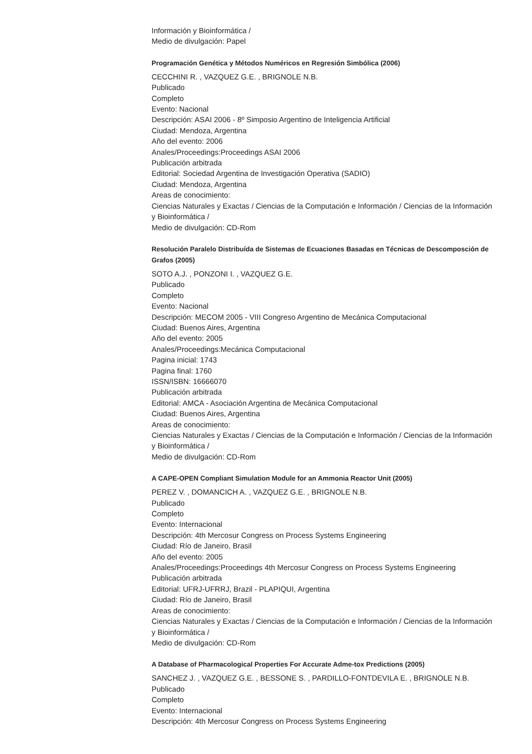Información y Bioinformática /
Medio de divulgación: Papel
Programación Genética y Métodos Numéricos en Regresión Simbólica (2006)
CECCHINI R. , VAZQUEZ G.E. , BRIGNOLE N.B.
Publicado
Completo
Evento: Nacional
Descripción: ASAI 2006 - 8º Simposio Argentino de Inteligencia Artificial
Ciudad: Mendoza, Argentina
Año del evento: 2006
Anales/Proceedings:Proceedings ASAI 2006
Publicación arbitrada
Editorial: Sociedad Argentina de Investigación Operativa (SADIO)
Ciudad: Mendoza, Argentina
Areas de conocimiento:
Ciencias Naturales y Exactas / Ciencias de la Computación e Información / Ciencias de la Información y Bioinformática /
Medio de divulgación: CD-Rom
Resolución Paralelo Distribuída de Sistemas de Ecuaciones Basadas en Técnicas de Descomposción de Grafos (2005)
SOTO A.J. , PONZONI I. , VAZQUEZ G.E.
Publicado
Completo
Evento: Nacional
Descripción: MECOM 2005 - VIII Congreso Argentino de Mecánica Computacional
Ciudad: Buenos Aires, Argentina
Año del evento: 2005
Anales/Proceedings:Mecánica Computacional
Pagina inicial: 1743
Pagina final: 1760
ISSN/ISBN: 16666070
Publicación arbitrada
Editorial: AMCA - Asociación Argentina de Mecánica Computacional
Ciudad: Buenos Aires, Argentina
Areas de conocimiento:
Ciencias Naturales y Exactas / Ciencias de la Computación e Información / Ciencias de la Información y Bioinformática /
Medio de divulgación: CD-Rom
A CAPE-OPEN Compliant Simulation Module for an Ammonia Reactor Unit (2005)
PEREZ V. , DOMANCICH A. , VAZQUEZ G.E. , BRIGNOLE N.B.
Publicado
Completo
Evento: Internacional
Descripción: 4th Mercosur Congress on Process Systems Engineering
Ciudad: Río de Janeiro, Brasil
Año del evento: 2005
Anales/Proceedings:Proceedings 4th Mercosur Congress on Process Systems Engineering
Publicación arbitrada
Editorial: UFRJ-UFRRJ, Brazil - PLAPIQUI, Argentina
Ciudad: Río de Janeiro, Brasil
Areas de conocimiento:
Ciencias Naturales y Exactas / Ciencias de la Computación e Información / Ciencias de la Información y Bioinformática /
Medio de divulgación: CD-Rom
A Database of Pharmacological Properties For Accurate Adme-tox Predictions (2005)
SANCHEZ J. , VAZQUEZ G.E. , BESSONE S. , PARDILLO-FONTDEVILA E. , BRIGNOLE N.B.
Publicado
Completo
Evento: Internacional
Descripción: 4th Mercosur Congress on Process Systems Engineering